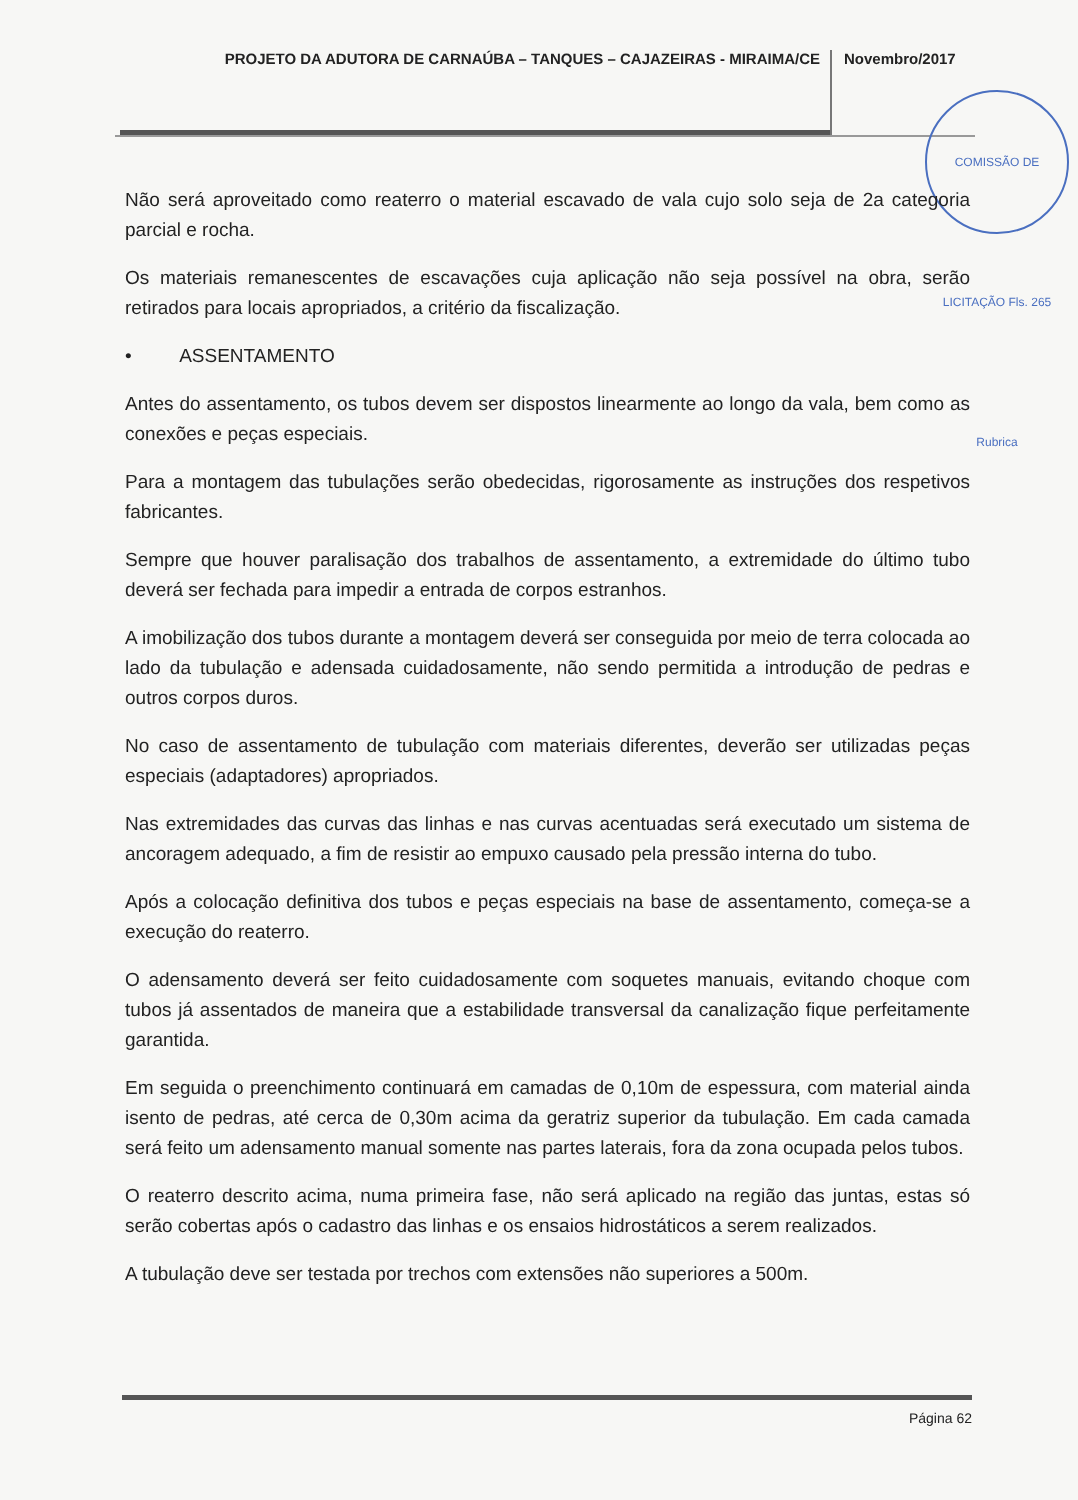PROJETO DA ADUTORA DE CARNAÚBA – TANQUES – CAJAZEIRAS - MIRAIMA/CE
Novembro/2017
COMISSÃO DE LICITAÇÃO Fls. 265 Rubrica
Não será aproveitado como reaterro o material escavado de vala cujo solo seja de 2a categoria parcial e rocha.
Os materiais remanescentes de escavações cuja aplicação não seja possível na obra, serão retirados para locais apropriados, a critério da fiscalização.
• ASSENTAMENTO
Antes do assentamento, os tubos devem ser dispostos linearmente ao longo da vala, bem como as conexões e peças especiais.
Para a montagem das tubulações serão obedecidas, rigorosamente as instruções dos respetivos fabricantes.
Sempre que houver paralisação dos trabalhos de assentamento, a extremidade do último tubo deverá ser fechada para impedir a entrada de corpos estranhos.
A imobilização dos tubos durante a montagem deverá ser conseguida por meio de terra colocada ao lado da tubulação e adensada cuidadosamente, não sendo permitida a introdução de pedras e outros corpos duros.
No caso de assentamento de tubulação com materiais diferentes, deverão ser utilizadas peças especiais (adaptadores) apropriados.
Nas extremidades das curvas das linhas e nas curvas acentuadas será executado um sistema de ancoragem adequado, a fim de resistir ao empuxo causado pela pressão interna do tubo.
Após a colocação definitiva dos tubos e peças especiais na base de assentamento, começa-se a execução do reaterro.
O adensamento deverá ser feito cuidadosamente com soquetes manuais, evitando choque com tubos já assentados de maneira que a estabilidade transversal da canalização fique perfeitamente garantida.
Em seguida o preenchimento continuará em camadas de 0,10m de espessura, com material ainda isento de pedras, até cerca de 0,30m acima da geratriz superior da tubulação. Em cada camada será feito um adensamento manual somente nas partes laterais, fora da zona ocupada pelos tubos.
O reaterro descrito acima, numa primeira fase, não será aplicado na região das juntas, estas só serão cobertas após o cadastro das linhas e os ensaios hidrostáticos a serem realizados.
A tubulação deve ser testada por trechos com extensões não superiores a 500m.
Página 62